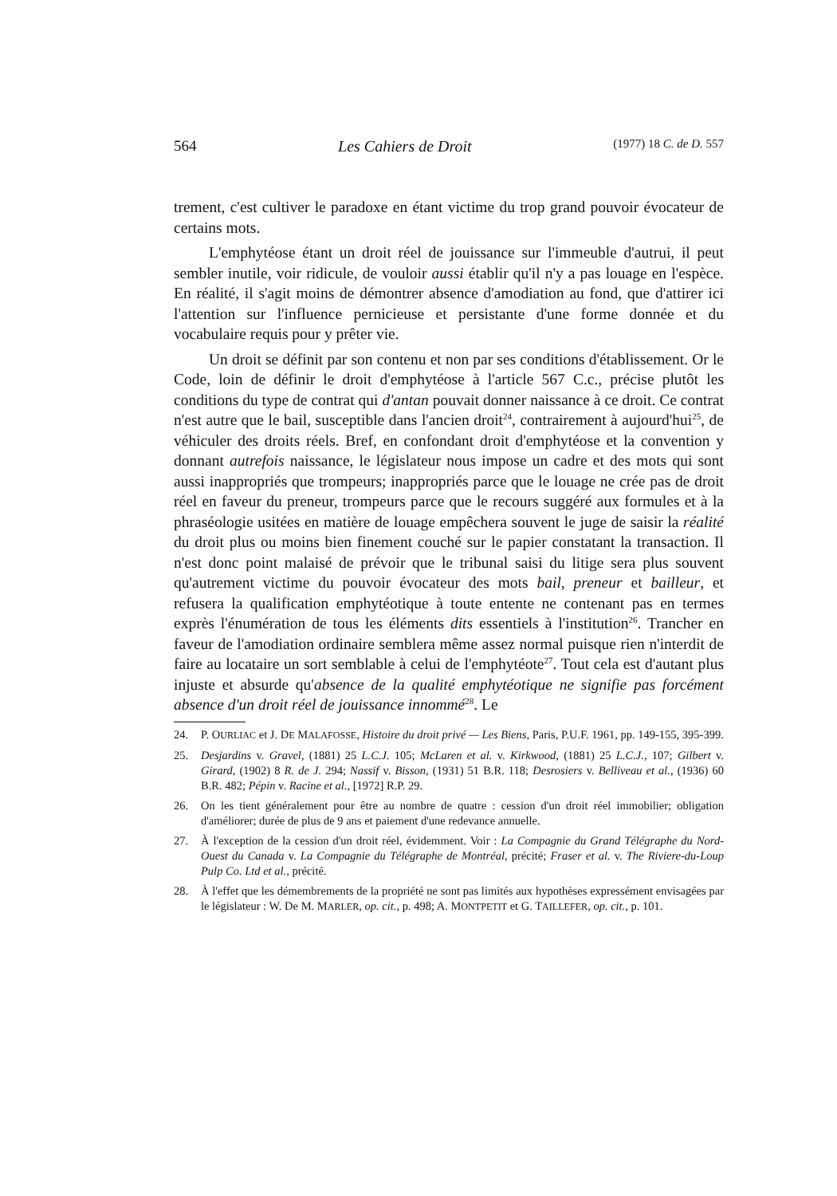564 Les Cahiers de Droit (1977) 18 C. de D. 557
trement, c'est cultiver le paradoxe en étant victime du trop grand pouvoir évocateur de certains mots.
L'emphytéose étant un droit réel de jouissance sur l'immeuble d'autrui, il peut sembler inutile, voir ridicule, de vouloir aussi établir qu'il n'y a pas louage en l'espèce. En réalité, il s'agit moins de démontrer absence d'amodiation au fond, que d'attirer ici l'attention sur l'influence pernicieuse et persistante d'une forme donnée et du vocabulaire requis pour y prêter vie.
Un droit se définit par son contenu et non par ses conditions d'établissement. Or le Code, loin de définir le droit d'emphytéose à l'article 567 C.c., précise plutôt les conditions du type de contrat qui d'antan pouvait donner naissance à ce droit. Ce contrat n'est autre que le bail, susceptible dans l'ancien droit<sup>24</sup>, contrairement à aujourd'hui<sup>25</sup>, de véhiculer des droits réels. Bref, en confondant droit d'emphytéose et la convention y donnant autrefois naissance, le législateur nous impose un cadre et des mots qui sont aussi inappropriés que trompeurs; inappropriés parce que le louage ne crée pas de droit réel en faveur du preneur, trompeurs parce que le recours suggéré aux formules et à la phraséologie usitées en matière de louage empêchera souvent le juge de saisir la réalité du droit plus ou moins bien finement couché sur le papier constatant la transaction. Il n'est donc point malaisé de prévoir que le tribunal saisi du litige sera plus souvent qu'autrement victime du pouvoir évocateur des mots bail, preneur et bailleur, et refusera la qualification emphytéotique à toute entente ne contenant pas en termes exprès l'énumération de tous les éléments dits essentiels à l'institution<sup>26</sup>. Trancher en faveur de l'amodiation ordinaire semblera même assez normal puisque rien n'interdit de faire au locataire un sort semblable à celui de l'emphytéote<sup>27</sup>. Tout cela est d'autant plus injuste et absurde qu'absence de la qualité emphytéotique ne signifie pas forcément absence d'un droit réel de jouissance innommé<sup>28</sup>. Le
24. P. OURLIAC et J. DE MALAFOSSE, Histoire du droit privé — Les Biens, Paris, P.U.F. 1961, pp. 149-155, 395-399.
25. Desjardins v. Gravel, (1881) 25 L.C.J. 105; McLaren et al. v. Kirkwood, (1881) 25 L.C.J., 107; Gilbert v. Girard, (1902) 8 R. de J. 294; Nassif v. Bisson, (1931) 51 B.R. 118; Desrosiers v. Belliveau et al., (1936) 60 B.R. 482; Pépin v. Racine et al., [1972] R.P. 29.
26. On les tient généralement pour être au nombre de quatre : cession d'un droit réel immobilier; obligation d'améliorer; durée de plus de 9 ans et paiement d'une redevance annuelle.
27. À l'exception de la cession d'un droit réel, évidemment. Voir : La Compagnie du Grand Télégraphe du Nord-Ouest du Canada v. La Compagnie du Télégraphe de Montréal, précité; Fraser et al. v. The Riviere-du-Loup Pulp Co. Ltd et al., précité.
28. À l'effet que les démembrements de la propriété ne sont pas limités aux hypothèses expressément envisagées par le législateur : W. De M. MARLER, op. cit., p. 498; A. MONTPETIT et G. TAILLEFER, op. cit., p. 101.